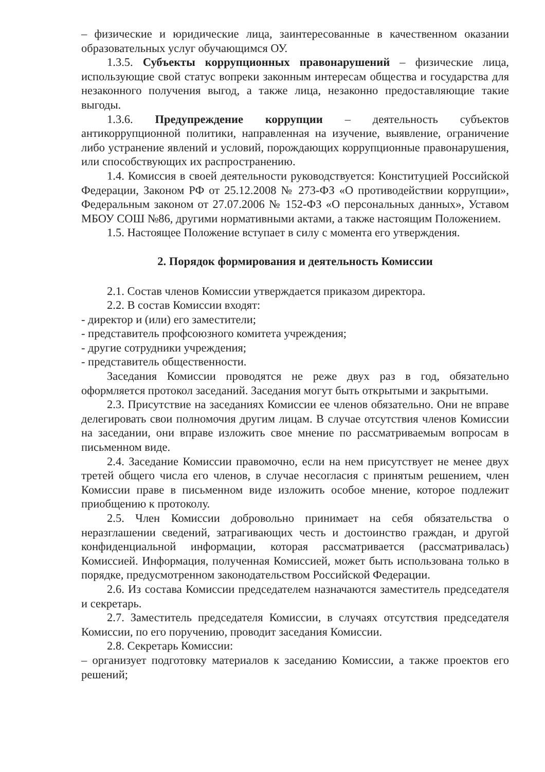– физические и юридические лица, заинтересованные в качественном оказании образовательных услуг обучающимся ОУ.
1.3.5. Субъекты коррупционных правонарушений – физические лица, использующие свой статус вопреки законным интересам общества и государства для незаконного получения выгод, а также лица, незаконно предоставляющие такие выгоды.
1.3.6. Предупреждение коррупции – деятельность субъектов антикоррупционной политики, направленная на изучение, выявление, ограничение либо устранение явлений и условий, порождающих коррупционные правонарушения, или способствующих их распространению.
1.4. Комиссия в своей деятельности руководствуется: Конституцией Российской Федерации, Законом РФ от 25.12.2008 № 273-ФЗ «О противодействии коррупции», Федеральным законом от 27.07.2006 № 152-ФЗ «О персональных данных», Уставом МБОУ СОШ №86, другими нормативными актами, а также настоящим Положением.
1.5. Настоящее Положение вступает в силу с момента его утверждения.
2. Порядок формирования и деятельность Комиссии
2.1. Состав членов Комиссии утверждается приказом директора.
2.2. В состав Комиссии входят:
- директор и (или) его заместители;
- представитель профсоюзного комитета учреждения;
- другие сотрудники учреждения;
- представитель общественности.
Заседания Комиссии проводятся не реже двух раз в год, обязательно оформляется протокол заседаний. Заседания могут быть открытыми и закрытыми.
2.3. Присутствие на заседаниях Комиссии ее членов обязательно. Они не вправе делегировать свои полномочия другим лицам. В случае отсутствия членов Комиссии на заседании, они вправе изложить свое мнение по рассматриваемым вопросам в письменном виде.
2.4. Заседание Комиссии правомочно, если на нем присутствует не менее двух третей общего числа его членов, в случае несогласия с принятым решением, член Комиссии праве в письменном виде изложить особое мнение, которое подлежит приобщению к протоколу.
2.5. Член Комиссии добровольно принимает на себя обязательства о неразглашении сведений, затрагивающих честь и достоинство граждан, и другой конфиденциальной информации, которая рассматривается (рассматривалась) Комиссией. Информация, полученная Комиссией, может быть использована только в порядке, предусмотренном законодательством Российской Федерации.
2.6. Из состава Комиссии председателем назначаются заместитель председателя и секретарь.
2.7. Заместитель председателя Комиссии, в случаях отсутствия председателя Комиссии, по его поручению, проводит заседания Комиссии.
2.8. Секретарь Комиссии:
– организует подготовку материалов к заседанию Комиссии, а также проектов его решений;